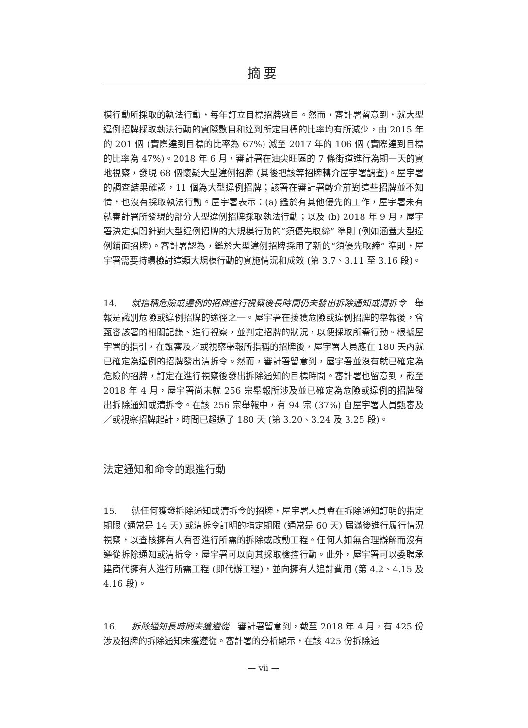摘要
模行動所採取的執法行動，每年訂立目標招牌數目。然而，審計署留意到，就大型違例招牌採取執法行動的實際數目和達到所定目標的比率均有所減少，由 2015 年的 201 個 (實際達到目標的比率為 67%) 減至 2017 年的 106 個 (實際達到目標的比率為 47%)。2018 年 6 月，審計署在油尖旺區的 7 條街道進行為期一天的實地視察，發現 68 個懷疑大型違例招牌 (其後把該等招牌轉介屋宇署調查)。屋宇署的調查結果確認，11 個為大型違例招牌；該署在審計署轉介前對這些招牌並不知情，也沒有採取執法行動。屋宇署表示：(a) 鑑於有其他優先的工作，屋宇署未有就審計署所發現的部分大型違例招牌採取執法行動；以及 (b) 2018 年 9 月，屋宇署決定擴闊針對大型違例招牌的大規模行動的“須優先取締” 準則 (例如涵蓋大型違例鋪面招牌)。審計署認為，鑑於大型違例招牌採用了新的“須優先取締” 準則，屋宇署需要持續檢討這類大規模行動的實施情況和成效 (第 3.7、3.11 至 3.16 段)。
14. 就指稱危險或違例的招牌進行視察後長時間仍未發出拆除通知或清拆令　舉報是識別危險或違例招牌的途徑之一。屋宇署在接獲危險或違例招牌的舉報後，會甄審該署的相關記錄、進行視察，並判定招牌的狀況，以便採取所需行動。根據屋宇署的指引，在甄審及／或視察舉報所指稱的招牌後，屋宇署人員應在 180 天內就已確定為違例的招牌發出清拆令。然而，審計署留意到，屋宇署並沒有就已確定為危險的招牌，訂定在進行視察後發出拆除通知的目標時間。審計署也留意到，截至 2018 年 4 月，屋宇署尚未就 256 宗舉報所涉及並已確定為危險或違例的招牌發出拆除通知或清拆令。在該 256 宗舉報中，有 94 宗 (37%) 自屋宇署人員甄審及／或視察招牌起計，時間已超過了 180 天 (第 3.20、3.24 及 3.25 段)。
法定通知和命令的跟進行動
15. 就任何獲發拆除通知或清拆令的招牌，屋宇署人員會在拆除通知訂明的指定期限 (通常是 14 天) 或清拆令訂明的指定期限 (通常是 60 天) 屆滿後進行履行情況視察，以查核擁有人有否進行所需的拆除或改動工程。任何人如無合理辯解而沒有遵從拆除通知或清拆令，屋宇署可以向其採取檢控行動。此外，屋宇署可以委聘承建商代擁有人進行所需工程 (即代辦工程)，並向擁有人追討費用 (第 4.2、4.15 及 4.16 段)。
16. 拆除通知長時間未獲遵從　審計署留意到，截至 2018 年 4 月，有 425 份涉及招牌的拆除通知未獲遵從。審計署的分析顯示，在該 425 份拆除通
— vii —